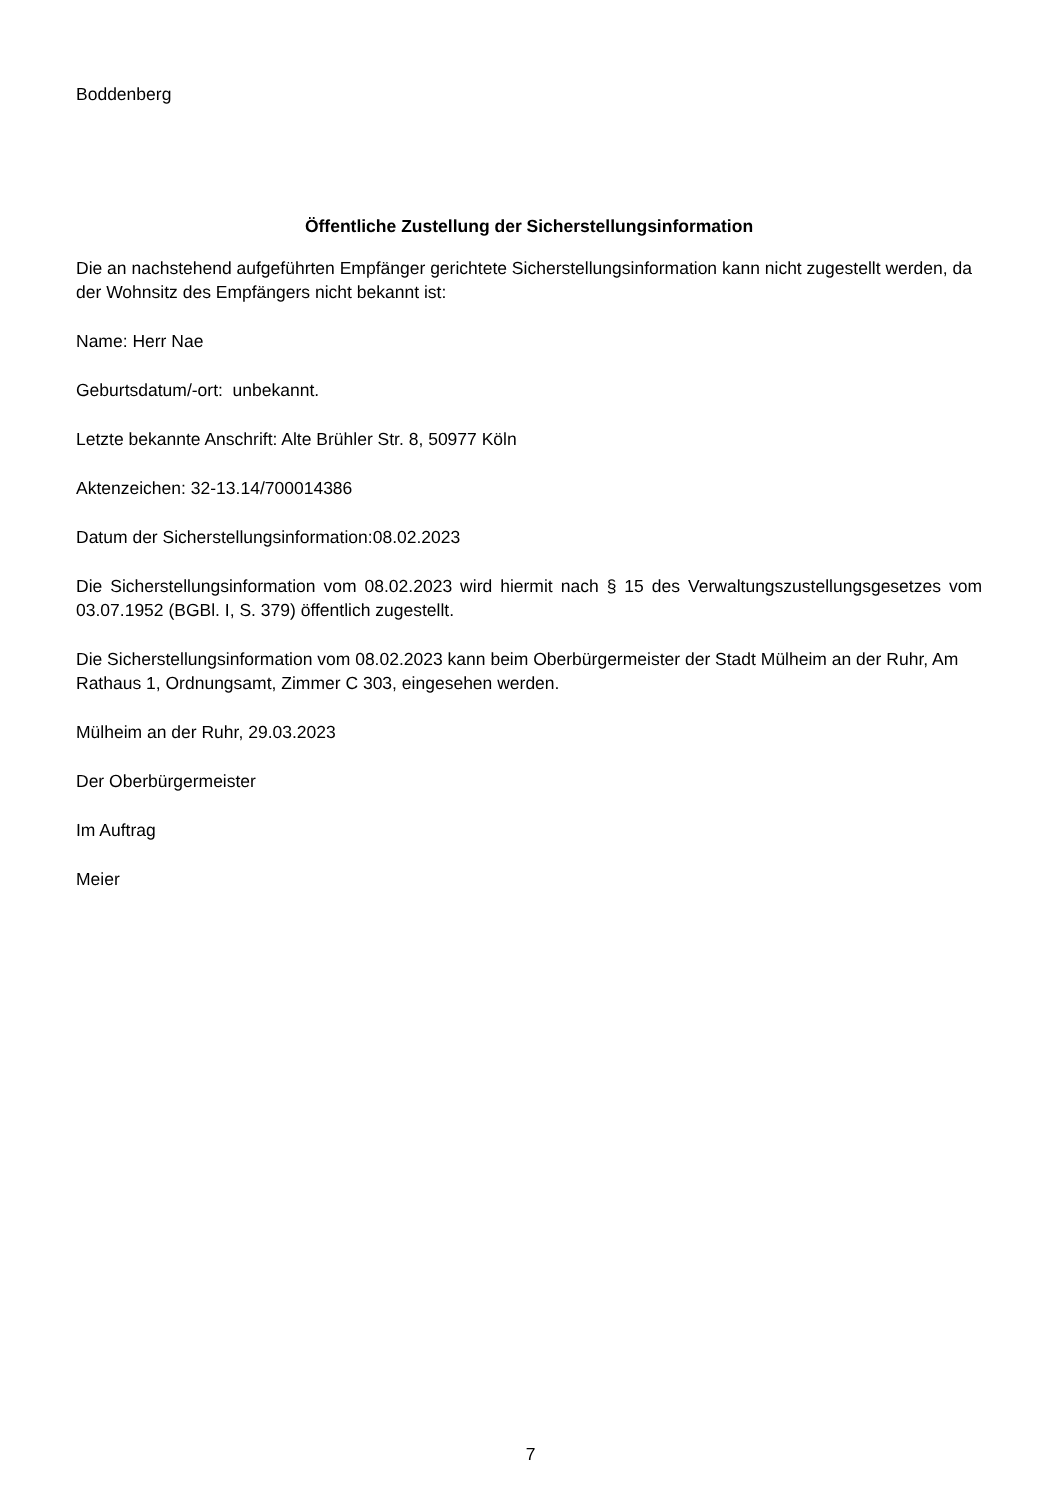Boddenberg
Öffentliche Zustellung der Sicherstellungsinformation
Die an nachstehend aufgeführten Empfänger gerichtete Sicherstellungsinformation kann nicht zugestellt werden, da der Wohnsitz des Empfängers nicht bekannt ist:
Name: Herr Nae
Geburtsdatum/-ort: unbekannt.
Letzte bekannte Anschrift: Alte Brühler Str. 8, 50977 Köln
Aktenzeichen: 32-13.14/700014386
Datum der Sicherstellungsinformation:08.02.2023
Die Sicherstellungsinformation vom 08.02.2023 wird hiermit nach § 15 des Verwaltungszustellungsgesetzes vom 03.07.1952 (BGBl. I, S. 379) öffentlich zugestellt.
Die Sicherstellungsinformation vom 08.02.2023 kann beim Oberbürgermeister der Stadt Mülheim an der Ruhr, Am Rathaus 1, Ordnungsamt, Zimmer C 303, eingesehen werden.
Mülheim an der Ruhr, 29.03.2023
Der Oberbürgermeister
Im Auftrag
Meier
7